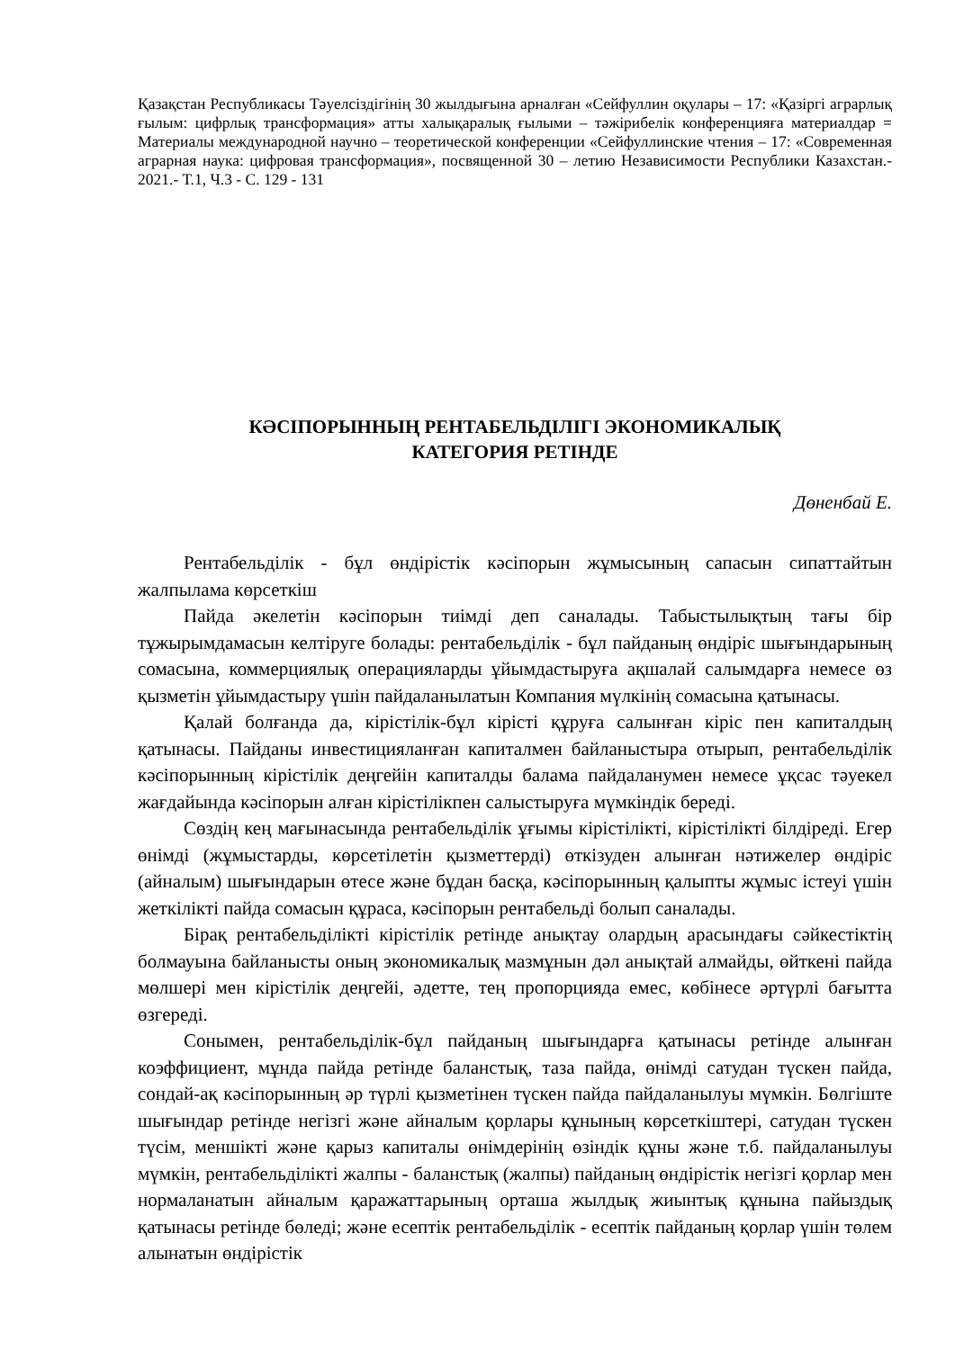Қазақстан Республикасы Тәуелсіздігінің 30 жылдығына арналған «Сейфуллин оқулары – 17: «Қазіргі аграрлық ғылым: цифрлық трансформация» атты халықаралық ғылыми – тәжірибелік конференцияға материалдар = Материалы международной научно – теоретической конференции «Сейфуллинские чтения – 17: «Современная аграрная наука: цифровая трансформация», посвященной 30 – летию Независимости Республики Казахстан.- 2021.- Т.1, Ч.3 - С. 129 - 131
КӘСІПОРЫННЫҢ РЕНТАБЕЛЬДІЛІГІ ЭКОНОМИКАЛЫҚ
КАТЕГОРИЯ РЕТІНДЕ
Дөненбай Е.
Рентабельділік - бұл өндірістік кәсіпорын жұмысының сапасын сипаттайтын жалпылама көрсеткіш
Пайда әкелетін кәсіпорын тиімді деп саналады. Табыстылықтың тағы бір тұжырымдамасын келтіруге болады: рентабельділік - бұл пайданың өндіріс шығындарының сомасына, коммерциялық операцияларды ұйымдастыруға ақшалай салымдарға немесе өз қызметін ұйымдастыру үшін пайдаланылатын Компания мүлкінің сомасына қатынасы.
Қалай болғанда да, кірістілік-бұл кірісті құруға салынған кіріс пен капиталдың қатынасы. Пайданы инвестицияланған капиталмен байланыстыра отырып, рентабельділік кәсіпорынның кірістілік деңгейін капиталды балама пайдаланумен немесе ұқсас тәуекел жағдайында кәсіпорын алған кірістілікпен салыстыруға мүмкіндік береді.
Сөздің кең мағынасында рентабельділік ұғымы кірістілікті, кірістілікті білдіреді. Егер өнімді (жұмыстарды, көрсетілетін қызметтерді) өткізуден алынған нәтижелер өндіріс (айналым) шығындарын өтесе және бұдан басқа, кәсіпорынның қалыпты жұмыс істеуі үшін жеткілікті пайда сомасын құраса, кәсіпорын рентабельді болып саналады.
Бірақ рентабельділікті кірістілік ретінде анықтау олардың арасындағы сәйкестіктің болмауына байланысты оның экономикалық мазмұнын дәл анықтай алмайды, өйткені пайда мөлшері мен кірістілік деңгейі, әдетте, тең пропорцияда емес, көбінесе әртүрлі бағытта өзгереді.
Сонымен, рентабельділік-бұл пайданың шығындарға қатынасы ретінде алынған коэффициент, мұнда пайда ретінде баланстық, таза пайда, өнімді сатудан түскен пайда, сондай-ақ кәсіпорынның әр түрлі қызметінен түскен пайда пайдаланылуы мүмкін. Бөлгіште шығындар ретінде негізгі және айналым қорлары құнының көрсеткіштері, сатудан түскен түсім, меншікті және қарыз капиталы өнімдерінің өзіндік құны және т.б. пайдаланылуы мүмкін, рентабельділікті жалпы - баланстық (жалпы) пайданың өндірістік негізгі қорлар мен нормаланатын айналым қаражаттарының орташа жылдық жиынтық құнына пайыздық қатынасы ретінде бөледі; және есептік рентабельділік - есептік пайданың қорлар үшін төлем алынатын өндірістік